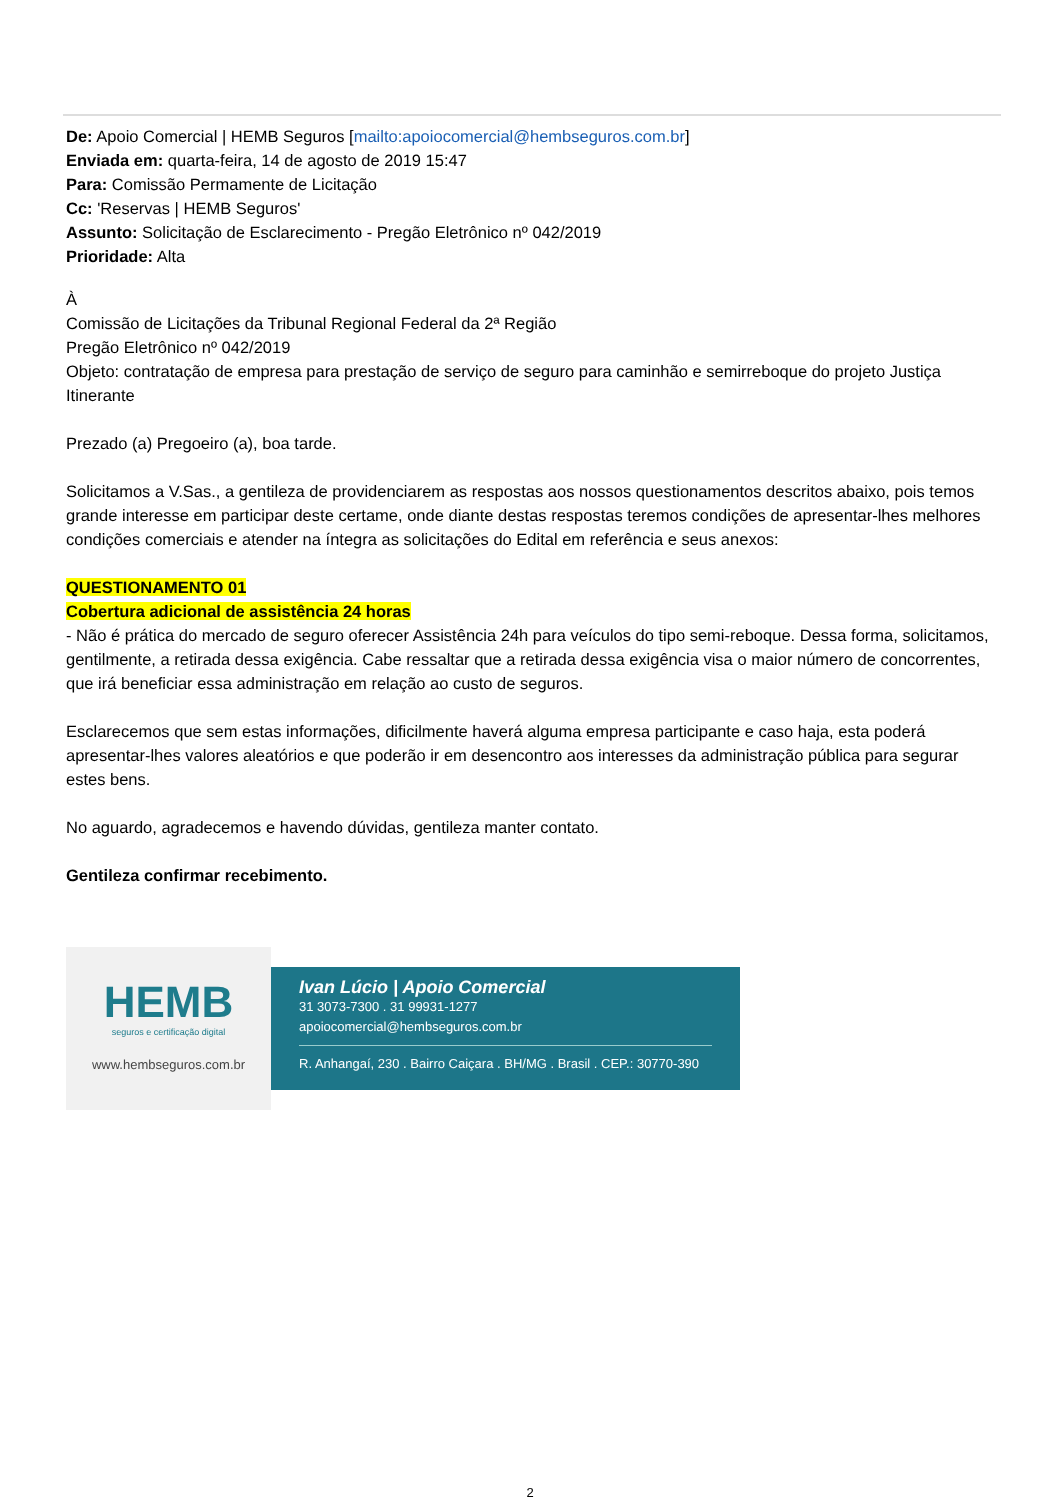De: Apoio Comercial | HEMB Seguros [mailto:apoiocomercial@hembseguros.com.br]
Enviada em: quarta-feira, 14 de agosto de 2019 15:47
Para: Comissão Permamente de Licitação
Cc: 'Reservas | HEMB Seguros'
Assunto: Solicitação de Esclarecimento - Pregão Eletrônico nº 042/2019
Prioridade: Alta
À
Comissão de Licitações da Tribunal Regional Federal da 2ª Região
Pregão Eletrônico nº 042/2019
Objeto: contratação de empresa para prestação de serviço de seguro para caminhão e semirreboque do projeto Justiça Itinerante
Prezado (a) Pregoeiro (a), boa tarde.
Solicitamos a V.Sas., a gentileza de providenciarem as respostas aos nossos questionamentos descritos abaixo, pois temos grande interesse em participar deste certame, onde diante destas respostas teremos condições de apresentar-lhes melhores condições comerciais e atender na íntegra as solicitações do Edital em referência e seus anexos:
QUESTIONAMENTO 01
Cobertura adicional de assistência 24 horas
- Não é prática do mercado de seguro oferecer Assistência 24h para veículos do tipo semi-reboque. Dessa forma, solicitamos, gentilmente, a retirada dessa exigência. Cabe ressaltar que a retirada dessa exigência visa o maior número de concorrentes, que irá beneficiar essa administração em relação ao custo de seguros.
Esclarecemos que sem estas informações, dificilmente haverá alguma empresa participante e caso haja, esta poderá apresentar-lhes valores aleatórios e que poderão ir em desencontro aos interesses da administração pública para segurar estes bens.
No aguardo, agradecemos e havendo dúvidas, gentileza manter contato.
Gentileza confirmar recebimento.
HEMB
seguros e certificação digital
www.hembseguros.com.br
Ivan Lúcio | Apoio Comercial
31 3073-7300 . 31 99931-1277
apoiocomercial@hembseguros.com.br
R. Anhangaí, 230 . Bairro Caiçara . BH/MG . Brasil . CEP.: 30770-390
2